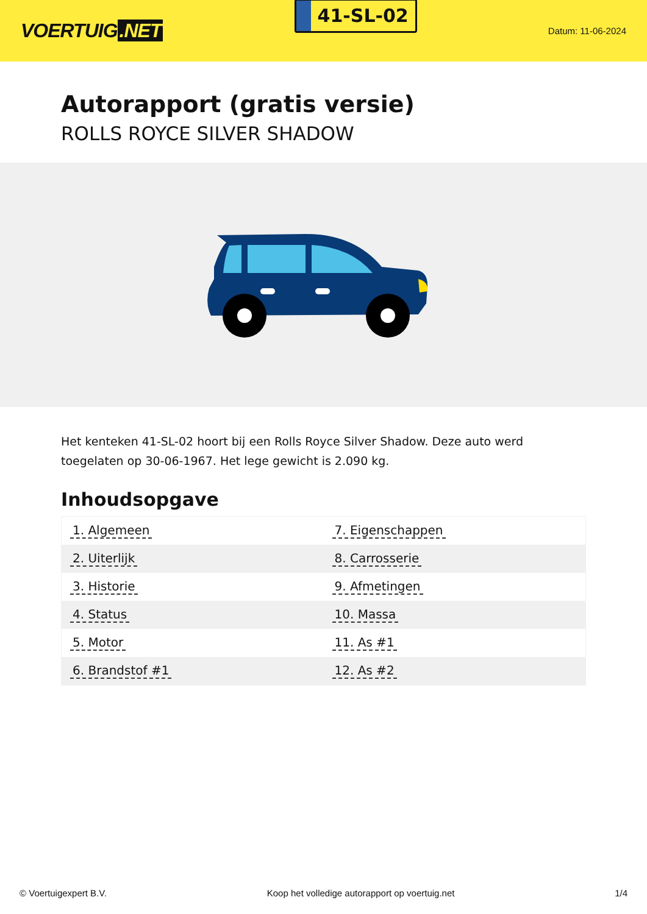VOERTUIG.NET
41-SL-02
Datum: 11-06-2024
Autorapport (gratis versie)
ROLLS ROYCE SILVER SHADOW
Het kenteken 41-SL-02 hoort bij een Rolls Royce Silver Shadow. Deze auto werd toegelaten op 30-06-1967. Het lege gewicht is 2.090 kg.
Inhoudsopgave
| 1. Algemeen | 7. Eigenschappen |
| 2. Uiterlijk | 8. Carrosserie |
| 3. Historie | 9. Afmetingen |
| 4. Status | 10. Massa |
| 5. Motor | 11. As #1 |
| 6. Brandstof #1 | 12. As #2 |
© Voertuigexpert B.V. Koop het volledige autorapport op voertuig.net 1/4